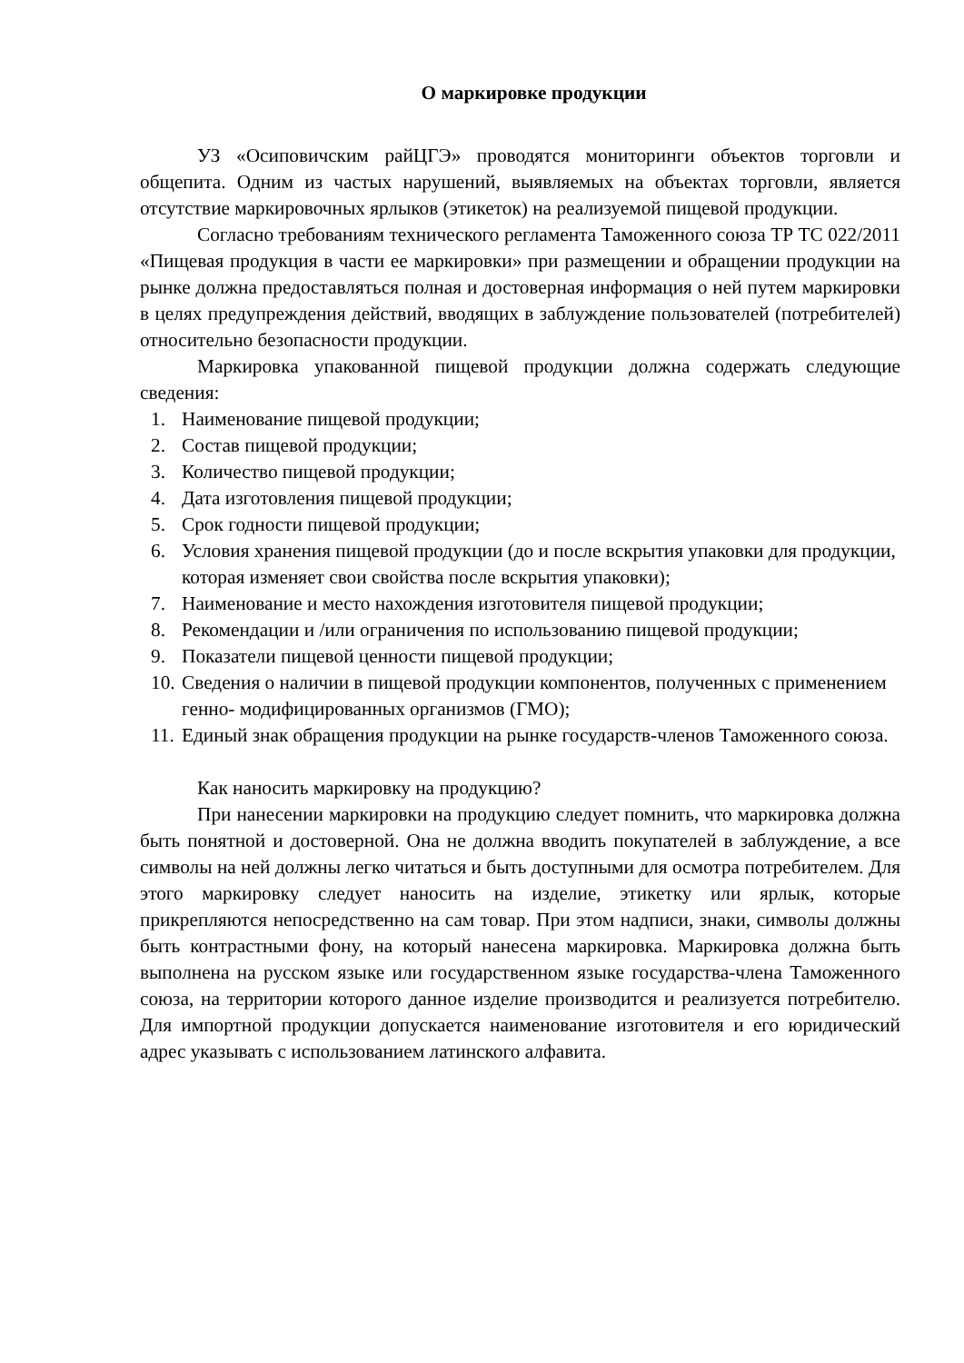О маркировке продукции
УЗ «Осиповичским райЦГЭ» проводятся мониторинги объектов торговли и общепита. Одним из частых нарушений, выявляемых на объектах торговли, является отсутствие маркировочных ярлыков (этикеток) на реализуемой пищевой продукции.
Согласно требованиям технического регламента Таможенного союза ТР ТС 022/2011 «Пищевая продукция в части ее маркировки» при размещении и обращении продукции на рынке должна предоставляться полная и достоверная информация о ней путем маркировки в целях предупреждения действий, вводящих в заблуждение пользователей (потребителей) относительно безопасности продукции.
Маркировка упакованной пищевой продукции должна содержать следующие сведения:
1. Наименование пищевой продукции;
2. Состав пищевой продукции;
3. Количество пищевой продукции;
4. Дата изготовления пищевой продукции;
5. Срок годности пищевой продукции;
6. Условия хранения пищевой продукции (до и после вскрытия упаковки для продукции, которая изменяет свои свойства после вскрытия упаковки);
7. Наименование и место нахождения изготовителя пищевой продукции;
8. Рекомендации и /или ограничения по использованию пищевой продукции;
9. Показатели пищевой ценности пищевой продукции;
10. Сведения о наличии в пищевой продукции компонентов, полученных с применением генно- модифицированных организмов (ГМО);
11. Единый знак обращения продукции на рынке государств-членов Таможенного союза.
Как наносить маркировку на продукцию?
При нанесении маркировки на продукцию следует помнить, что маркировка должна быть понятной и достоверной. Она не должна вводить покупателей в заблуждение, а все символы на ней должны легко читаться и быть доступными для осмотра потребителем. Для этого маркировку следует наносить на изделие, этикетку или ярлык, которые прикрепляются непосредственно на сам товар. При этом надписи, знаки, символы должны быть контрастными фону, на который нанесена маркировка. Маркировка должна быть выполнена на русском языке или государственном языке государства-члена Таможенного союза, на территории которого данное изделие производится и реализуется потребителю. Для импортной продукции допускается наименование изготовителя и его юридический адрес указывать с использованием латинского алфавита.